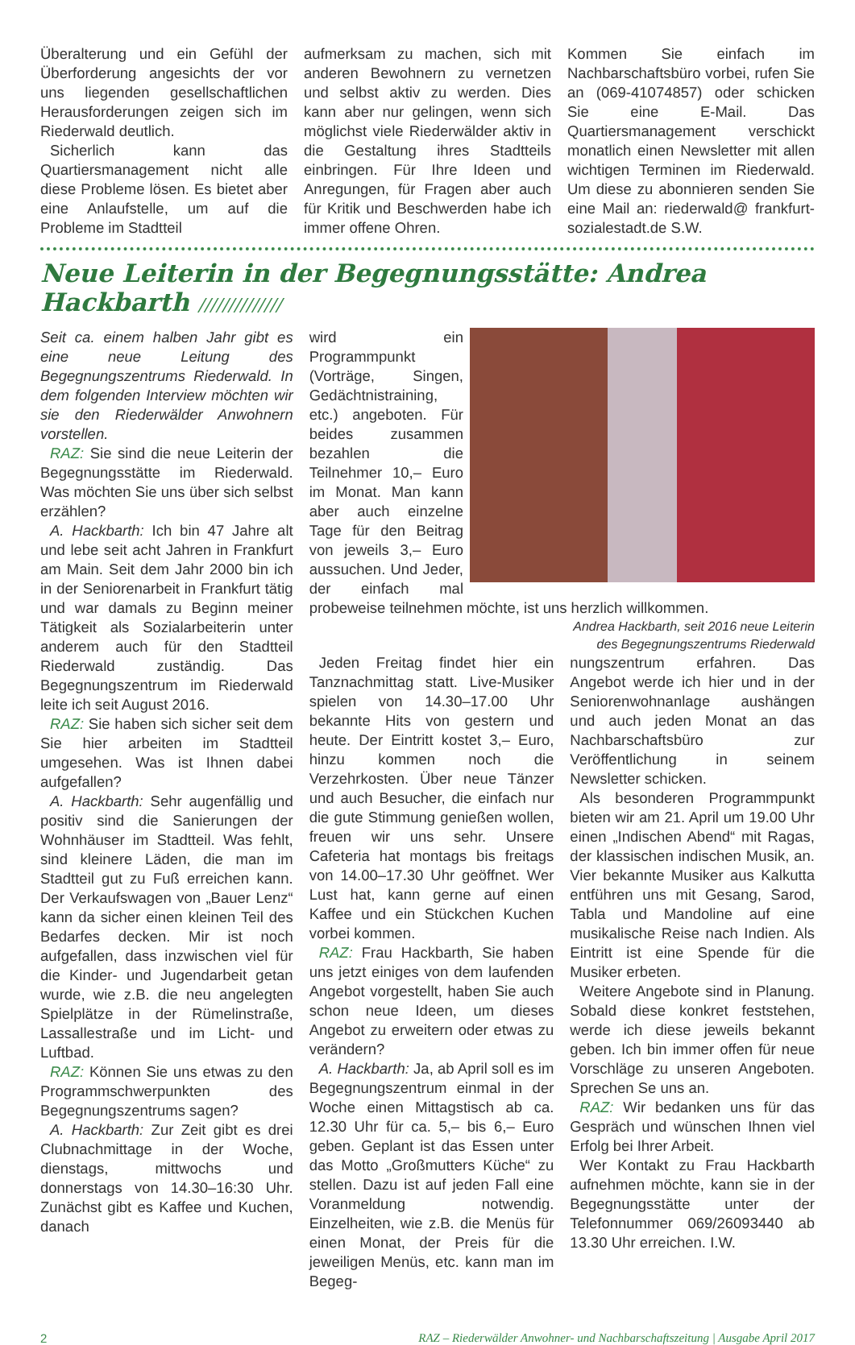Überalterung und ein Gefühl der Überforderung angesichts der vor uns liegenden gesellschaftlichen Herausforderungen zeigen sich im Riederwald deutlich.
Sicherlich kann das Quartiersmanagement nicht alle diese Probleme lösen. Es bietet aber eine Anlaufstelle, um auf die Probleme im Stadtteil
aufmerksam zu machen, sich mit anderen Bewohnern zu vernetzen und selbst aktiv zu werden. Dies kann aber nur gelingen, wenn sich möglichst viele Riederwälder aktiv in die Gestaltung ihres Stadtteils einbringen. Für Ihre Ideen und Anregungen, für Fragen aber auch für Kritik und Beschwerden habe ich immer offene Ohren.
Kommen Sie einfach im Nachbarschaftsbüro vorbei, rufen Sie an (069-41074857) oder schicken Sie eine E-Mail. Das Quartiersmanagement verschickt monatlich einen Newsletter mit allen wichtigen Terminen im Riederwald. Um diese zu abonnieren senden Sie eine Mail an: riederwald@ frankfurt-sozialestadt.de S.W.
Neue Leiterin in der Begegnungsstätte: Andrea Hackbarth //////////////
Seit ca. einem halben Jahr gibt es eine neue Leitung des Begegnungszentrums Riederwald. In dem folgenden Interview möchten wir sie den Riederwälder Anwohnern vorstellen.
RAZ: Sie sind die neue Leiterin der Begegnungsstätte im Riederwald. Was möchten Sie uns über sich selbst erzählen?
A. Hackbarth: Ich bin 47 Jahre alt und lebe seit acht Jahren in Frankfurt am Main. Seit dem Jahr 2000 bin ich in der Seniorenarbeit in Frankfurt tätig und war damals zu Beginn meiner Tätigkeit als Sozialarbeiterin unter anderem auch für den Stadtteil Riederwald zuständig. Das Begegnungszentrum im Riederwald leite ich seit August 2016.
RAZ: Sie haben sich sicher seit dem Sie hier arbeiten im Stadtteil umgesehen. Was ist Ihnen dabei aufgefallen?
A. Hackbarth: Sehr augenfällig und positiv sind die Sanierungen der Wohnhäuser im Stadtteil. Was fehlt, sind kleinere Läden, die man im Stadtteil gut zu Fuß erreichen kann. Der Verkaufswagen von „Bauer Lenz“ kann da sicher einen kleinen Teil des Bedarfes decken. Mir ist noch aufgefallen, dass inzwischen viel für die Kinder- und Jugendarbeit getan wurde, wie z.B. die neu angelegten Spielplätze in der Rümelinstraße, Lassallestraße und im Licht- und Luftbad.
RAZ: Können Sie uns etwas zu den Programmschwerpunkten des Begegnungszentrums sagen?
A. Hackbarth: Zur Zeit gibt es drei Clubnachmittage in der Woche, dienstags, mittwochs und donnerstags von 14.30–16:30 Uhr. Zunächst gibt es Kaffee und Kuchen, danach
wird ein Programmpunkt (Vorträge, Singen, Gedächtnistraining, etc.) angeboten. Für beides zusammen bezahlen die Teilnehmer 10,– Euro im Monat. Man kann aber auch einzelne Tage für den Beitrag von jeweils 3,– Euro aussuchen. Und Jeder, der einfach mal probeweise teilnehmen möchte, ist uns herzlich willkommen.
Andrea Hackbarth, seit 2016 neue Leiterin
des Begegnungszentrums Riederwald
Jeden Freitag findet hier ein Tanznachmittag statt. Live-Musiker spielen von 14.30–17.00 Uhr bekannte Hits von gestern und heute. Der Eintritt kostet 3,– Euro, hinzu kommen noch die Verzehrkosten. Über neue Tänzer und auch Besucher, die einfach nur die gute Stimmung genießen wollen, freuen wir uns sehr. Unsere Cafeteria hat montags bis freitags von 14.00–17.30 Uhr geöffnet. Wer Lust hat, kann gerne auf einen Kaffee und ein Stückchen Kuchen vorbei kommen.
RAZ: Frau Hackbarth, Sie haben uns jetzt einiges von dem laufenden Angebot vorgestellt, haben Sie auch schon neue Ideen, um dieses Angebot zu erweitern oder etwas zu verändern?
A. Hackbarth: Ja, ab April soll es im Begegnungszentrum einmal in der Woche einen Mittagstisch ab ca. 12.30 Uhr für ca. 5,– bis 6,– Euro geben. Geplant ist das Essen unter das Motto „Großmutters Küche“ zu stellen. Dazu ist auf jeden Fall eine Voranmeldung notwendig. Einzelheiten, wie z.B. die Menüs für einen Monat, der Preis für die jeweiligen Menüs, etc. kann man im Begeg-
nungszentrum erfahren. Das Angebot werde ich hier und in der Seniorenwohnanlage aushängen und auch jeden Monat an das Nachbarschaftsbüro zur Veröffentlichung in seinem Newsletter schicken.
Als besonderen Programmpunkt bieten wir am 21. April um 19.00 Uhr einen „Indischen Abend“ mit Ragas, der klassischen indischen Musik, an. Vier bekannte Musiker aus Kalkutta entführen uns mit Gesang, Sarod, Tabla und Mandoline auf eine musikalische Reise nach Indien. Als Eintritt ist eine Spende für die Musiker erbeten.
Weitere Angebote sind in Planung. Sobald diese konkret feststehen, werde ich diese jeweils bekannt geben. Ich bin immer offen für neue Vorschläge zu unseren Angeboten. Sprechen Se uns an.
RAZ: Wir bedanken uns für das Gespräch und wünschen Ihnen viel Erfolg bei Ihrer Arbeit.
Wer Kontakt zu Frau Hackbarth aufnehmen möchte, kann sie in der Begegnungsstätte unter der Telefonnummer 069/26093440 ab 13.30 Uhr erreichen. I.W.
2 RAZ – Riederwälder Anwohner- und Nachbarschaftszeitung | Ausgabe April 2017